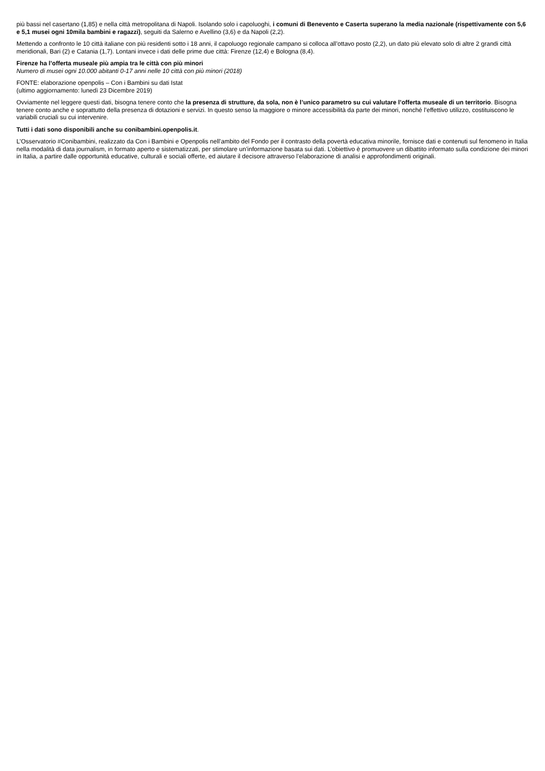più bassi nel casertano (1,85) e nella città metropolitana di Napoli. Isolando solo i capoluoghi, i comuni di Benevento e Caserta superano la media nazionale (rispettivamente con 5,6 e 5,1 musei ogni 10mila bambini e ragazzi), seguiti da Salerno e Avellino (3,6) e da Napoli (2,2).
Mettendo a confronto le 10 città italiane con più residenti sotto i 18 anni, il capoluogo regionale campano si colloca all’ottavo posto (2,2), un dato più elevato solo di altre 2 grandi città meridionali, Bari (2) e Catania (1,7). Lontani invece i dati delle prime due città: Firenze (12,4) e Bologna (8,4).
Firenze ha l’offerta museale più ampia tra le città con più minori
Numero di musei ogni 10.000 abitanti 0-17 anni nelle 10 città con più minori (2018)
FONTE: elaborazione openpolis – Con i Bambini su dati Istat
(ultimo aggiornamento: lunedì 23 Dicembre 2019)
Ovviamente nel leggere questi dati, bisogna tenere conto che la presenza di strutture, da sola, non è l’unico parametro su cui valutare l’offerta museale di un territorio. Bisogna tenere conto anche e soprattutto della presenza di dotazioni e servizi. In questo senso la maggiore o minore accessibilità da parte dei minori, nonché l’effettivo utilizzo, costituiscono le variabili cruciali su cui intervenire.
Tutti i dati sono disponibili anche su conibambini.openpolis.it.
L’Osservatorio #Conibambini, realizzato da Con i Bambini e Openpolis nell’ambito del Fondo per il contrasto della povertà educativa minorile, fornisce dati e contenuti sul fenomeno in Italia nella modalità di data journalism, in formato aperto e sistematizzati, per stimolare un’informazione basata sui dati. L’obiettivo è promuovere un dibattito informato sulla condizione dei minori in Italia, a partire dalle opportunità educative, culturali e sociali offerte, ed aiutare il decisore attraverso l’elaborazione di analisi e approfondimenti originali.